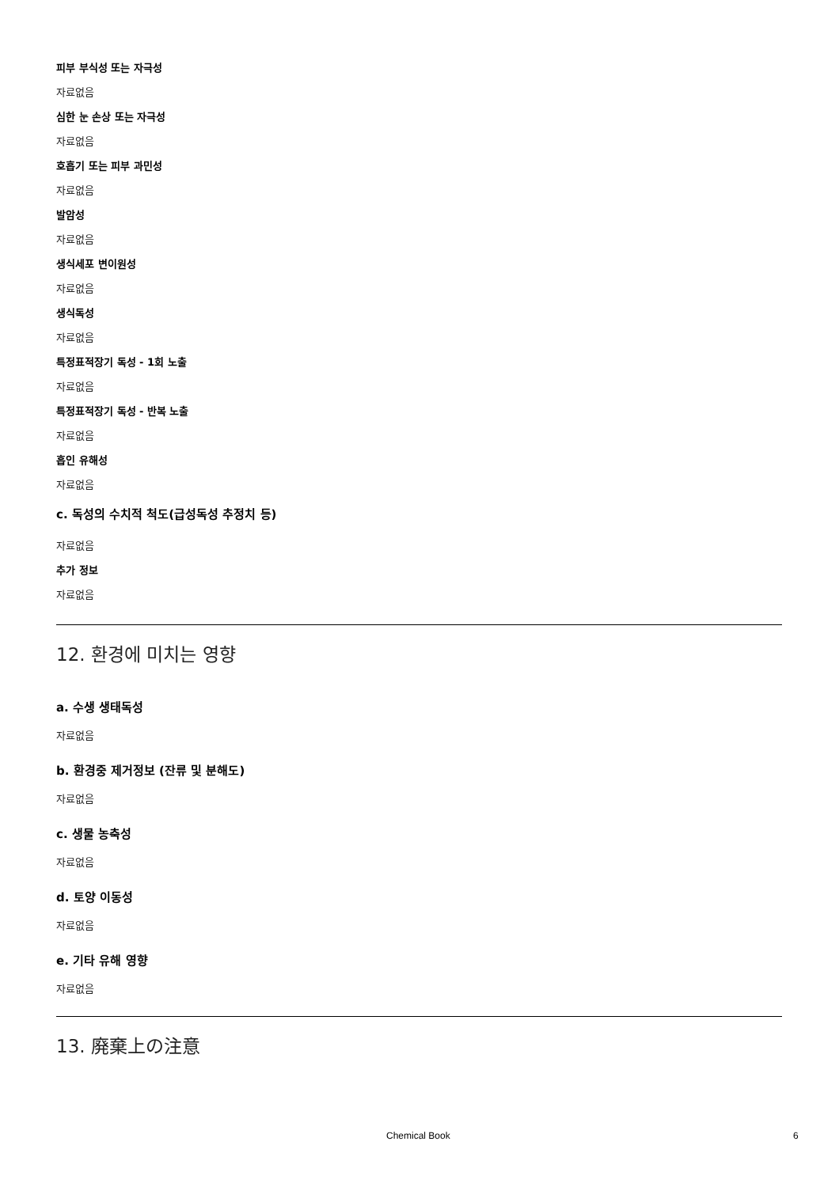피부 부식성 또는 자극성
자료없음
심한 눈 손상 또는 자극성
자료없음
호흡기 또는 피부 과민성
자료없음
발암성
자료없음
생식세포 변이원성
자료없음
생식독성
자료없음
특정표적장기 독성 - 1회 노출
자료없음
특정표적장기 독성 - 반복 노출
자료없음
흡인 유해성
자료없음
c. 독성의 수치적 척도(급성독성 추정치 등)
자료없음
추가 정보
자료없음
12. 환경에 미치는 영향
a. 수생 생태독성
자료없음
b. 환경중 제거정보 (잔류 및 분해도)
자료없음
c. 생물 농축성
자료없음
d. 토양 이동성
자료없음
e. 기타 유해 영향
자료없음
13. 廃棄上の注意
Chemical Book 6